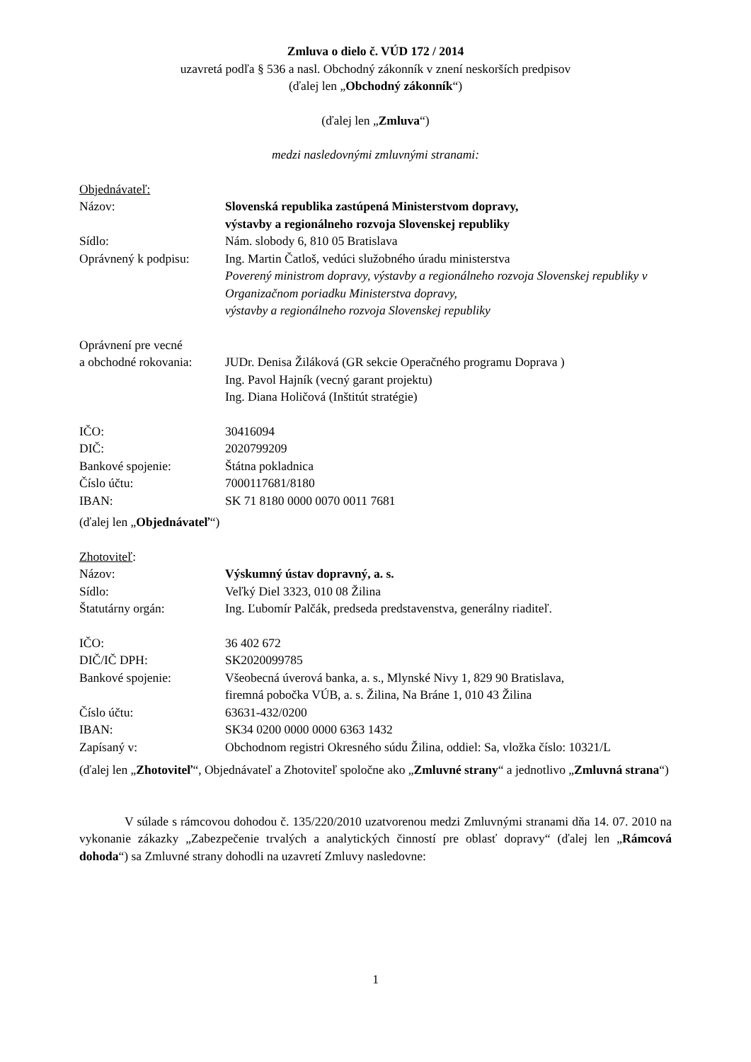Zmluva o dielo č. VÚD 172 / 2014
uzavretá podľa § 536 a nasl. Obchodný zákonník v znení neskorších predpisov
(ďalej len „Obchodný zákonník“)
(ďalej len „Zmluva“)
medzi nasledovnými zmluvnými stranami:
Objednávateľ:
Názov: Slovenská republika zastúpená Ministerstvom dopravy,
výstavby a regionálneho rozvoja Slovenskej republiky
Sídlo: Nám. slobody 6, 810 05 Bratislava
Oprávnený k podpisu: Ing. Martin Čatloš, vedúci služobného úradu ministerstva
Poverený ministrom dopravy, výstavby a regionálneho rozvoja Slovenskej republiky v Organizačnom poriadku Ministerstva dopravy,
výstavby a regionálneho rozvoja Slovenskej republiky
Oprávnení pre vecné
a obchodné rokovania: JUDr. Denisa Žiláková (GR sekcie Operačného programu Doprava )
Ing. Pavol Hajník (vecný garant projektu)
Ing. Diana Holičová (Inštitút stratégie)
IČO: 30416094
DIČ: 2020799209
Bankové spojenie: Štátna pokladnica
Číslo účtu: 7000117681/8180
IBAN: SK 71 8180 0000 0070 0011 7681
(ďalej len „Objednávateľ“)
Zhotoviteľ:
Názov: Výskumný ústav dopravný, a. s.
Sídlo: Veľký Diel 3323, 010 08 Žilina
Štatutárny orgán: Ing. Ľubomír Palčák, predseda predstavenstva, generálny riaditeľ.
IČO: 36 402 672
DIČ/IČ DPH: SK2020099785
Bankové spojenie: Všeobecná úverová banka, a. s., Mlynské Nivy 1, 829 90 Bratislava,
firemná pobočka VÚB, a. s. Žilina, Na Bráne 1, 010 43 Žilina
Číslo účtu: 63631-432/0200
IBAN: SK34 0200 0000 0000 6363 1432
Zapísaný v: Obchodnom registri Okresného súdu Žilina, oddiel: Sa, vložka číslo: 10321/L
(ďalej len „Zhotoviteľ“, Objednávateľ a Zhotoviteľ spoločne ako „Zmluvné strany“ a jednotlivo „Zmluvná strana“)
V súlade s rámcovou dohodou č. 135/220/2010 uzatvorenou medzi Zmluvnými stranami dňa 14. 07. 2010 na vykonanie zákazky „Zabezpečenie trvalých a analytických činností pre oblasť dopravy“ (ďalej len „Rámcová dohoda“) sa Zmluvné strany dohodli na uzavretí Zmluvy nasledovne:
1